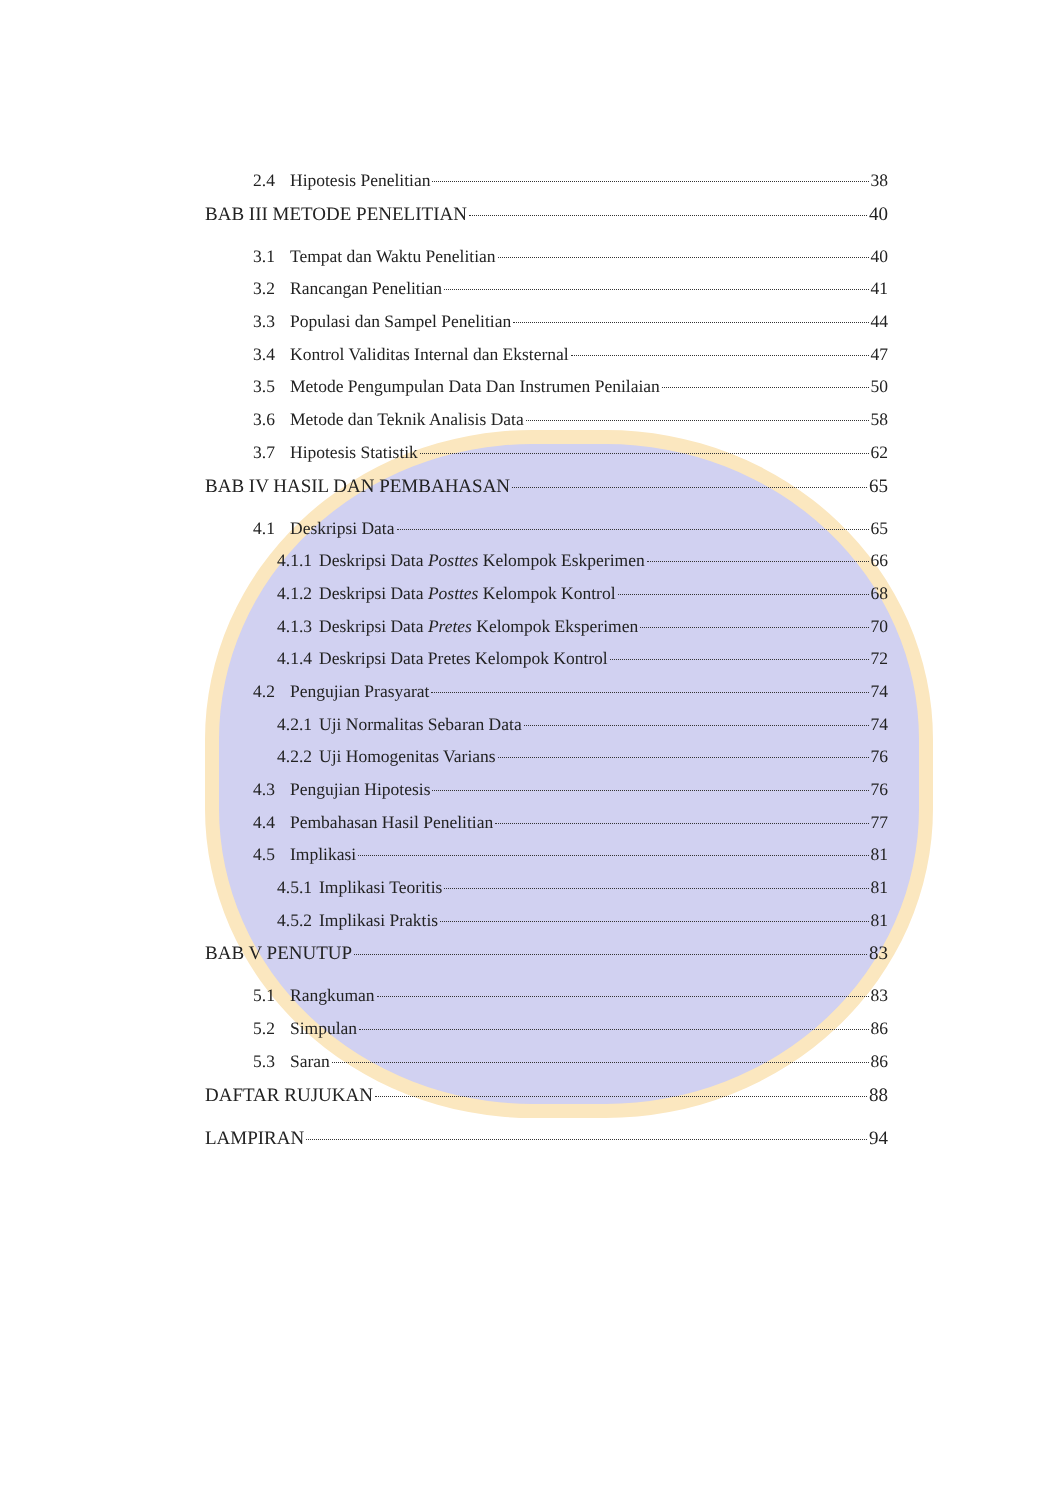2.4 Hipotesis Penelitian 38
BAB III METODE PENELITIAN 40
3.1 Tempat dan Waktu Penelitian 40
3.2 Rancangan Penelitian 41
3.3 Populasi dan Sampel Penelitian 44
3.4 Kontrol Validitas Internal dan Eksternal 47
3.5 Metode Pengumpulan Data Dan Instrumen Penilaian 50
3.6 Metode dan Teknik Analisis Data 58
3.7 Hipotesis Statistik 62
BAB IV HASIL DAN PEMBAHASAN 65
4.1 Deskripsi Data 65
4.1.1 Deskripsi Data Posttes Kelompok Eskperimen 66
4.1.2 Deskripsi Data Posttes Kelompok Kontrol 68
4.1.3 Deskripsi Data Pretes Kelompok Eksperimen 70
4.1.4 Deskripsi Data Pretes Kelompok Kontrol 72
4.2 Pengujian Prasyarat 74
4.2.1 Uji Normalitas Sebaran Data 74
4.2.2 Uji Homogenitas Varians 76
4.3 Pengujian Hipotesis 76
4.4 Pembahasan Hasil Penelitian 77
4.5 Implikasi 81
4.5.1 Implikasi Teoritis 81
4.5.2 Implikasi Praktis 81
BAB V PENUTUP 83
5.1 Rangkuman 83
5.2 Simpulan 86
5.3 Saran 86
DAFTAR RUJUKAN 88
LAMPIRAN 94